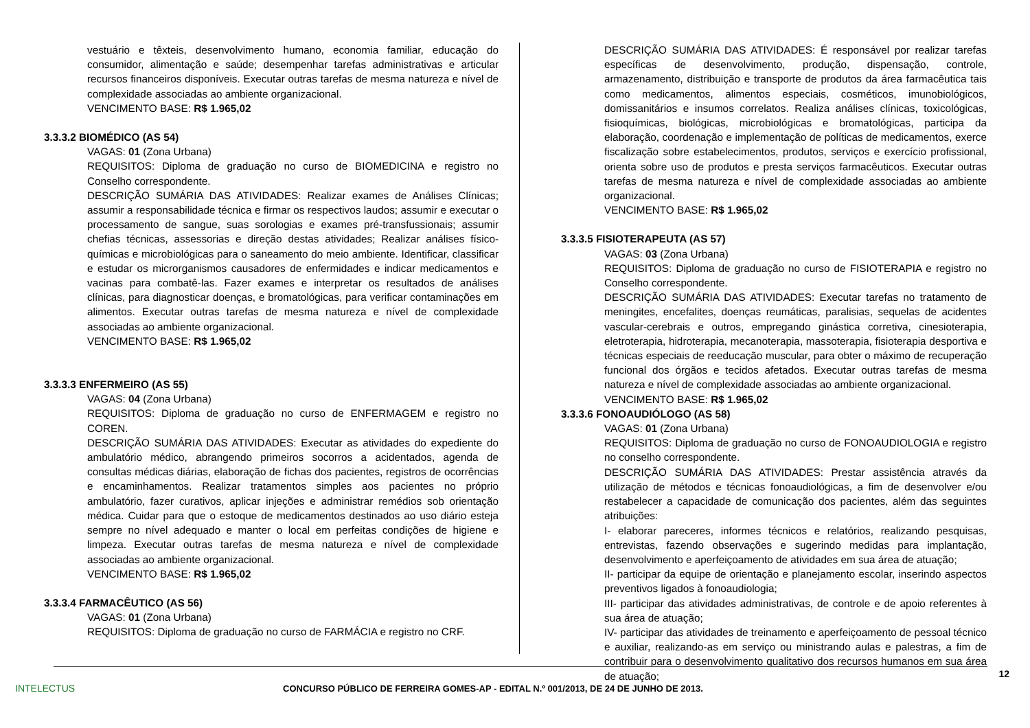vestuário e têxteis, desenvolvimento humano, economia familiar, educação do consumidor, alimentação e saúde; desempenhar tarefas administrativas e articular recursos financeiros disponíveis. Executar outras tarefas de mesma natureza e nível de complexidade associadas ao ambiente organizacional.
VENCIMENTO BASE: R$ 1.965,02
3.3.3.2 BIOMÉDICO (AS 54)
VAGAS: 01 (Zona Urbana)
REQUISITOS: Diploma de graduação no curso de BIOMEDICINA e registro no Conselho correspondente.
DESCRIÇÃO SUMÁRIA DAS ATIVIDADES: Realizar exames de Análises Clínicas; assumir a responsabilidade técnica e firmar os respectivos laudos; assumir e executar o processamento de sangue, suas sorologias e exames pré-transfussionais; assumir chefias técnicas, assessorias e direção destas atividades; Realizar análises físico-químicas e microbiológicas para o saneamento do meio ambiente. Identificar, classificar e estudar os microrganismos causadores de enfermidades e indicar medicamentos e vacinas para combatê-las. Fazer exames e interpretar os resultados de análises clínicas, para diagnosticar doenças, e bromatológicas, para verificar contaminações em alimentos. Executar outras tarefas de mesma natureza e nível de complexidade associadas ao ambiente organizacional.
VENCIMENTO BASE: R$ 1.965,02
3.3.3.3 ENFERMEIRO (AS 55)
VAGAS: 04 (Zona Urbana)
REQUISITOS: Diploma de graduação no curso de ENFERMAGEM e registro no COREN.
DESCRIÇÃO SUMÁRIA DAS ATIVIDADES: Executar as atividades do expediente do ambulatório médico, abrangendo primeiros socorros a acidentados, agenda de consultas médicas diárias, elaboração de fichas dos pacientes, registros de ocorrências e encaminhamentos. Realizar tratamentos simples aos pacientes no próprio ambulatório, fazer curativos, aplicar injeções e administrar remédios sob orientação médica. Cuidar para que o estoque de medicamentos destinados ao uso diário esteja sempre no nível adequado e manter o local em perfeitas condições de higiene e limpeza. Executar outras tarefas de mesma natureza e nível de complexidade associadas ao ambiente organizacional.
VENCIMENTO BASE: R$ 1.965,02
3.3.3.4 FARMACÊUTICO (AS 56)
VAGAS: 01 (Zona Urbana)
REQUISITOS: Diploma de graduação no curso de FARMÁCIA e registro no CRF.
DESCRIÇÃO SUMÁRIA DAS ATIVIDADES: É responsável por realizar tarefas específicas de desenvolvimento, produção, dispensação, controle, armazenamento, distribuição e transporte de produtos da área farmacêutica tais como medicamentos, alimentos especiais, cosméticos, imunobiológicos, domissanitários e insumos correlatos. Realiza análises clínicas, toxicológicas, fisioquímicas, biológicas, microbiológicas e bromatológicas, participa da elaboração, coordenação e implementação de políticas de medicamentos, exerce fiscalização sobre estabelecimentos, produtos, serviços e exercício profissional, orienta sobre uso de produtos e presta serviços farmacêuticos. Executar outras tarefas de mesma natureza e nível de complexidade associadas ao ambiente organizacional.
VENCIMENTO BASE: R$ 1.965,02
3.3.3.5 FISIOTERAPEUTA (AS 57)
VAGAS: 03 (Zona Urbana)
REQUISITOS: Diploma de graduação no curso de FISIOTERAPIA e registro no Conselho correspondente.
DESCRIÇÃO SUMÁRIA DAS ATIVIDADES: Executar tarefas no tratamento de meningites, encefalites, doenças reumáticas, paralisias, sequelas de acidentes vascular-cerebrais e outros, empregando ginástica corretiva, cinesioterapia, eletroterapia, hidroterapia, mecanoterapia, massoterapia, fisioterapia desportiva e técnicas especiais de reeducação muscular, para obter o máximo de recuperação funcional dos órgãos e tecidos afetados. Executar outras tarefas de mesma natureza e nível de complexidade associadas ao ambiente organizacional.
VENCIMENTO BASE: R$ 1.965,02
3.3.3.6 FONOAUDIÓLOGO (AS 58)
VAGAS: 01 (Zona Urbana)
REQUISITOS: Diploma de graduação no curso de FONOAUDIOLOGIA e registro no conselho correspondente.
DESCRIÇÃO SUMÁRIA DAS ATIVIDADES: Prestar assistência através da utilização de métodos e técnicas fonoaudiológicas, a fim de desenvolver e/ou restabelecer a capacidade de comunicação dos pacientes, além das seguintes atribuições:
I- elaborar pareceres, informes técnicos e relatórios, realizando pesquisas, entrevistas, fazendo observações e sugerindo medidas para implantação, desenvolvimento e aperfeiçoamento de atividades em sua área de atuação;
II- participar da equipe de orientação e planejamento escolar, inserindo aspectos preventivos ligados à fonoaudiologia;
III- participar das atividades administrativas, de controle e de apoio referentes à sua área de atuação;
IV- participar das atividades de treinamento e aperfeiçoamento de pessoal técnico e auxiliar, realizando-as em serviço ou ministrando aulas e palestras, a fim de contribuir para o desenvolvimento qualitativo dos recursos humanos em sua área de atuação;
12
INTELECTUS
CONCURSO PÚBLICO DE FERREIRA GOMES-AP - EDITAL N.º 001/2013, DE 24 DE JUNHO DE 2013.